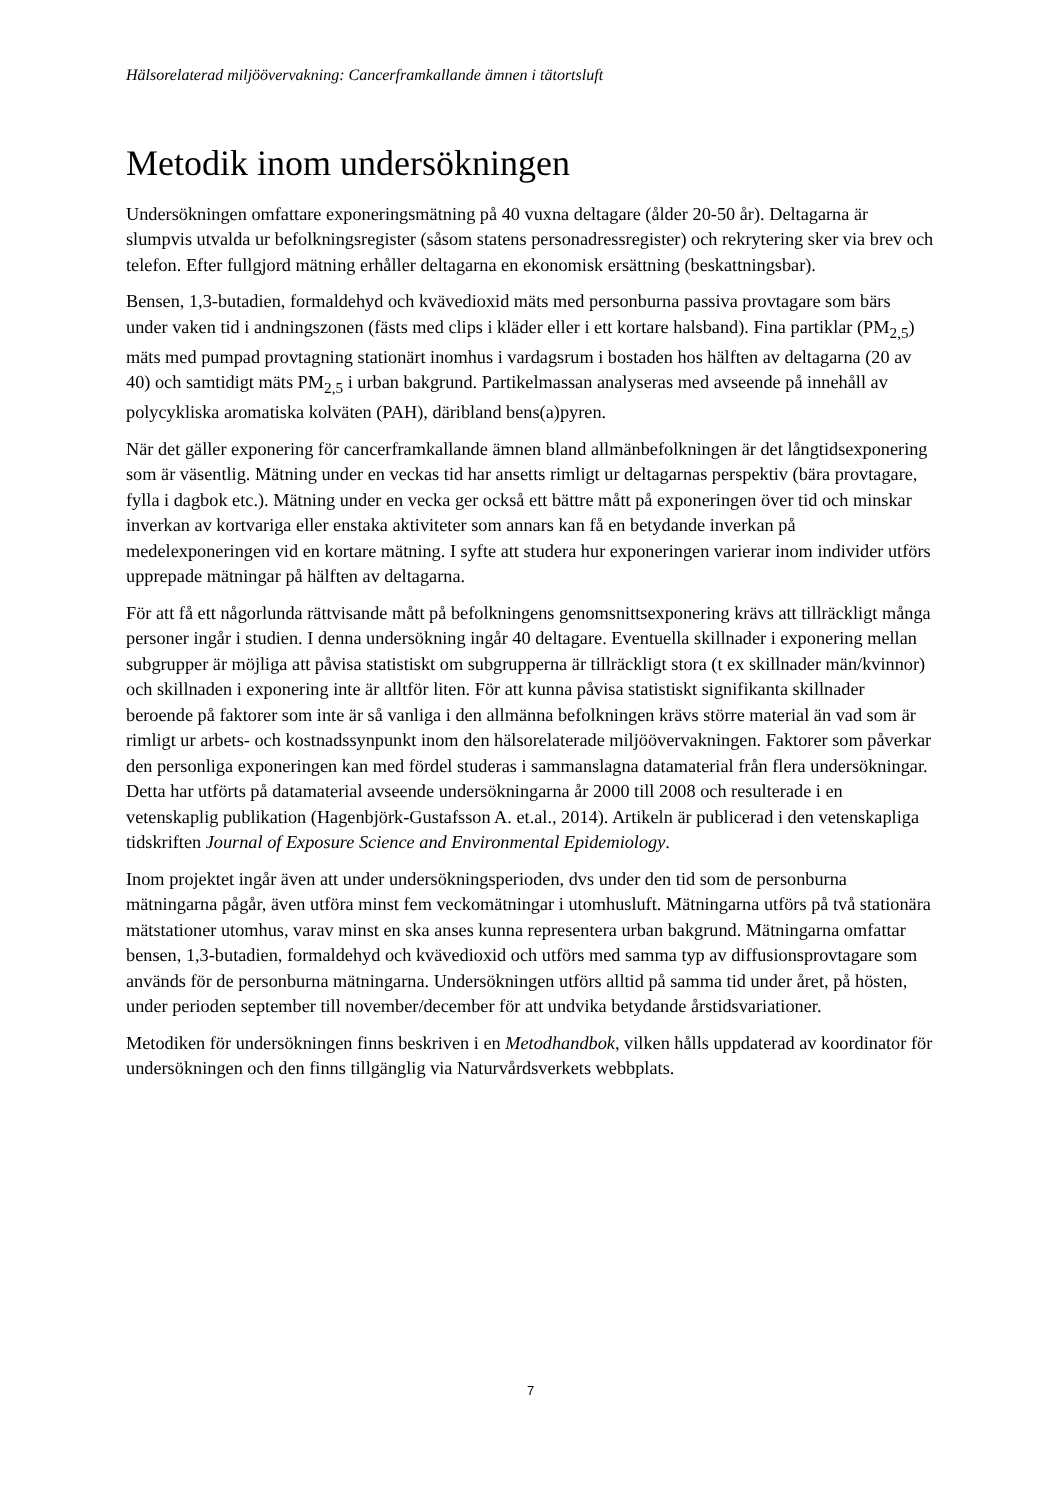Hälsorelaterad miljöövervakning: Cancerframkallande ämnen i tätortsluft
Metodik inom undersökningen
Undersökningen omfattare exponeringsmätning på 40 vuxna deltagare (ålder 20-50 år). Deltagarna är slumpvis utvalda ur befolkningsregister (såsom statens personadressregister) och rekrytering sker via brev och telefon. Efter fullgjord mätning erhåller deltagarna en ekonomisk ersättning (beskattningsbar).
Bensen, 1,3-butadien, formaldehyd och kvävedioxid mäts med personburna passiva provtagare som bärs under vaken tid i andningszonen (fästs med clips i kläder eller i ett kortare halsband). Fina partiklar (PM<sub>2,5</sub>) mäts med pumpad provtagning stationärt inomhus i vardagsrum i bostaden hos hälften av deltagarna (20 av 40) och samtidigt mäts PM<sub>2,5</sub> i urban bakgrund. Partikelmassan analyseras med avseende på innehåll av polycykliska aromatiska kolväten (PAH), däribland bens(a)pyren.
När det gäller exponering för cancerframkallande ämnen bland allmänbefolkningen är det långtidsexponering som är väsentlig. Mätning under en veckas tid har ansetts rimligt ur deltagarnas perspektiv (bära provtagare, fylla i dagbok etc.). Mätning under en vecka ger också ett bättre mått på exponeringen över tid och minskar inverkan av kortvariga eller enstaka aktiviteter som annars kan få en betydande inverkan på medelexponeringen vid en kortare mätning. I syfte att studera hur exponeringen varierar inom individer utförs upprepade mätningar på hälften av deltagarna.
För att få ett någorlunda rättvisande mått på befolkningens genomsnittsexponering krävs att tillräckligt många personer ingår i studien. I denna undersökning ingår 40 deltagare. Eventuella skillnader i exponering mellan subgrupper är möjliga att påvisa statistiskt om subgrupperna är tillräckligt stora (t ex skillnader män/kvinnor) och skillnaden i exponering inte är alltför liten. För att kunna påvisa statistiskt signifikanta skillnader beroende på faktorer som inte är så vanliga i den allmänna befolkningen krävs större material än vad som är rimligt ur arbets- och kostnadssynpunkt inom den hälsorelaterade miljöövervakningen. Faktorer som påverkar den personliga exponeringen kan med fördel studeras i sammanslagna datamaterial från flera undersökningar. Detta har utförts på datamaterial avseende undersökningarna år 2000 till 2008 och resulterade i en vetenskaplig publikation (Hagenbjörk-Gustafsson A. et.al., 2014). Artikeln är publicerad i den vetenskapliga tidskriften Journal of Exposure Science and Environmental Epidemiology.
Inom projektet ingår även att under undersökningsperioden, dvs under den tid som de personburna mätningarna pågår, även utföra minst fem veckomätningar i utomhusluft. Mätningarna utförs på två stationära mätstationer utomhus, varav minst en ska anses kunna representera urban bakgrund. Mätningarna omfattar bensen, 1,3-butadien, formaldehyd och kvävedioxid och utförs med samma typ av diffusionsprovtagare som används för de personburna mätningarna. Undersökningen utförs alltid på samma tid under året, på hösten, under perioden september till november/december för att undvika betydande årstidsvariationer.
Metodiken för undersökningen finns beskriven i en Metodhandbok, vilken hålls uppdaterad av koordinator för undersökningen och den finns tillgänglig via Naturvårdsverkets webbplats.
7